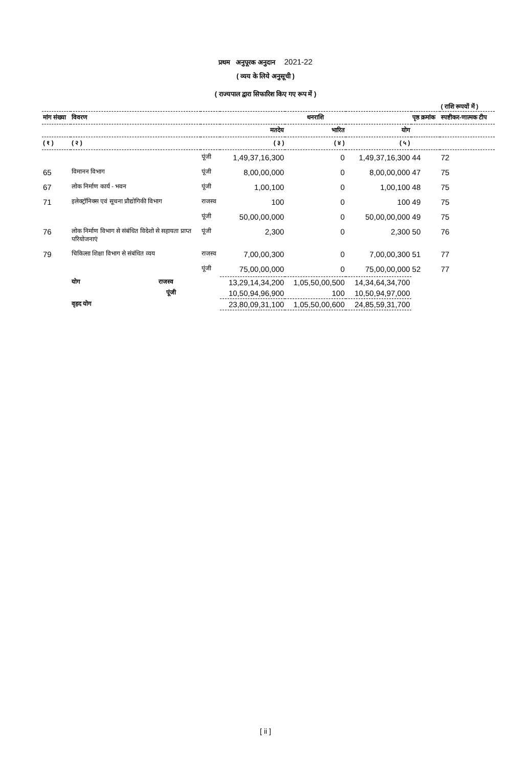प्रथम अनुपूरक अनुदान 2021-22
( व्यय के लिये अनुसूची )
( राज्यपाल द्वारा सिफारिश किए गए रूप में )
( राशि रूपयों में )
| मांग संख्या | विवरण | | धनराशि | | | पृष्ठ क्रमांक | स्पष्टीकर-णात्मक टीप |
| --- | --- | --- | --- | --- | --- | --- | --- |
| | | | मतदेय | भारित | योग | | |
| ( १ ) | ( २ ) | | ( ३ ) | ( ४ ) | ( ५ ) | | |
| | | पूंजी | 1,49,37,16,300 | 0 | 1,49,37,16,300 | 44 | 72 |
| 65 | विमानन विभाग | पूंजी | 8,00,00,000 | 0 | 8,00,00,000 | 47 | 75 |
| 67 | लोक निर्माण कार्य - भवन | पूंजी | 1,00,100 | 0 | 1,00,100 | 48 | 75 |
| 71 | इलेक्ट्रॉनिक्स एवं सूचना प्रौद्योगिकी विभाग | राजस्व | 100 | 0 | 100 | 49 | 75 |
| | | पूंजी | 50,00,00,000 | 0 | 50,00,00,000 | 49 | 75 |
| 76 | लोक निर्माण विभाग से संबंधित विदेशो से सहायता प्राप्त परियोजनाएं | पूंजी | 2,300 | 0 | 2,300 | 50 | 76 |
| 79 | चिकित्सा शिक्षा विभाग से संबंधित व्यय | राजस्व | 7,00,00,300 | 0 | 7,00,00,300 | 51 | 77 |
| | | पूंजी | 75,00,00,000 | 0 | 75,00,00,000 | 52 | 77 |
| | योग राजस्व | | 13,29,14,34,200 | 1,05,50,00,500 | 14,34,64,34,700 | | |
| | पूंजी | | 10,50,94,96,900 | 100 | 10,50,94,97,000 | | |
| | वृहद योग | | 23,80,09,31,100 | 1,05,50,00,600 | 24,85,59,31,700 | | |
[ ii ]